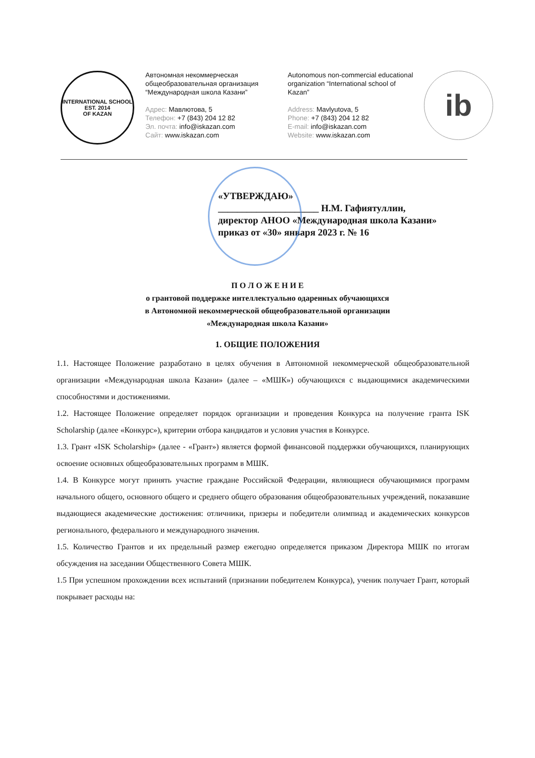INTERNATIONAL SCHOOL
EST. 2014
OF KAZAN
Автономная некоммерческая общеобразовательная организация “Международная школа Казани”
Адрес: Мавлютова, 5
Телефон: +7 (843) 204 12 82
Эл. почта: info@iskazan.com
Сайт: www.iskazan.com
Autonomous non-commercial educational organization “International school of Kazan”
Address: Mavlyutova, 5
Phone: +7 (843) 204 12 82
E-mail: info@iskazan.com
Website: www.iskazan.com
ib
«УТВЕРЖДАЮ»
_____________________ Н.М. Гафиятуллин,
директор АНОО «Международная школа Казани»
приказ от «30» января 2023 г. № 16
П О Л О Ж Е Н И Е
о грантовой поддержке интеллектуально одаренных обучающихся
в Автономной некоммерческой общеобразовательной организации
«Международная школа Казани»
1. ОБЩИЕ ПОЛОЖЕНИЯ
1.1. Настоящее Положение разработано в целях обучения в Автономной некоммерческой общеобразовательной организации «Международная школа Казани» (далее – «МШК») обучающихся с выдающимися академическими способностями и достижениями.
1.2. Настоящее Положение определяет порядок организации и проведения Конкурса на получение гранта ISK Scholarship (далее «Конкурс»), критерии отбора кандидатов и условия участия в Конкурсе.
1.3. Грант «ISK Scholarship» (далее - «Грант») является формой финансовой поддержки обучающихся, планирующих освоение основных общеобразовательных программ в МШК.
1.4. В Конкурсе могут принять участие граждане Российской Федерации, являющиеся обучающимися программ начального общего, основного общего и среднего общего образования общеобразовательных учреждений, показавшие выдающиеся академические достижения: отличники, призеры и победители олимпиад и академических конкурсов регионального, федерального и международного значения.
1.5. Количество Грантов и их предельный размер ежегодно определяется приказом Директора МШК по итогам обсуждения на заседании Общественного Совета МШК.
1.5 При успешном прохождении всех испытаний (признании победителем Конкурса), ученик получает Грант, который покрывает расходы на: